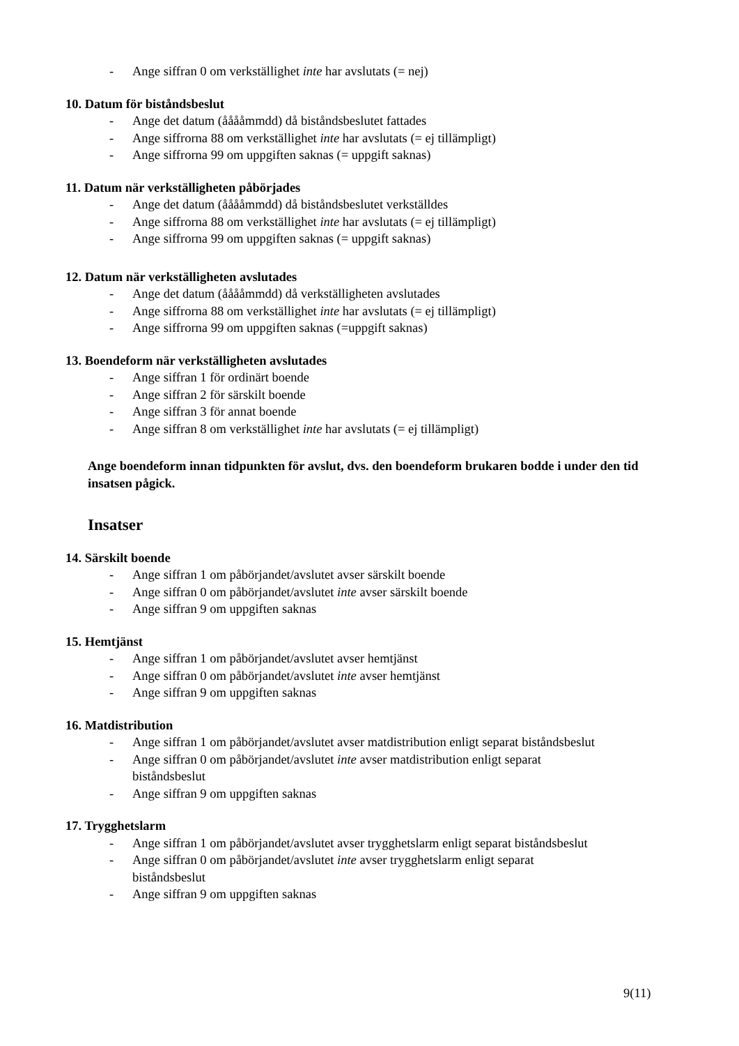- Ange siffran 0 om verkställighet inte har avslutats (= nej)
10. Datum för biståndsbeslut
- Ange det datum (ååååmmdd) då biståndsbeslutet fattades
- Ange siffrorna 88 om verkställighet inte har avslutats (= ej tillämpligt)
- Ange siffrorna 99 om uppgiften saknas (= uppgift saknas)
11. Datum när verkställigheten påbörjades
- Ange det datum (ååååmmdd) då biståndsbeslutet verkställdes
- Ange siffrorna 88 om verkställighet inte har avslutats (= ej tillämpligt)
- Ange siffrorna 99 om uppgiften saknas (= uppgift saknas)
12. Datum när verkställigheten avslutades
- Ange det datum (ååååmmdd) då verkställigheten avslutades
- Ange siffrorna 88 om verkställighet inte har avslutats (= ej tillämpligt)
- Ange siffrorna 99 om uppgiften saknas (=uppgift saknas)
13. Boendeform när verkställigheten avslutades
- Ange siffran 1 för ordinärt boende
- Ange siffran 2 för särskilt boende
- Ange siffran 3 för annat boende
- Ange siffran 8 om verkställighet inte har avslutats (= ej tillämpligt)
Ange boendeform innan tidpunkten för avslut, dvs. den boendeform brukaren bodde i under den tid insatsen pågick.
Insatser
14. Särskilt boende
- Ange siffran 1 om påbörjandet/avslutet avser särskilt boende
- Ange siffran 0 om påbörjandet/avslutet inte avser särskilt boende
- Ange siffran 9 om uppgiften saknas
15. Hemtjänst
- Ange siffran 1 om påbörjandet/avslutet avser hemtjänst
- Ange siffran 0 om påbörjandet/avslutet inte avser hemtjänst
- Ange siffran 9 om uppgiften saknas
16. Matdistribution
- Ange siffran 1 om påbörjandet/avslutet avser matdistribution enligt separat biståndsbeslut
- Ange siffran 0 om påbörjandet/avslutet inte avser matdistribution enligt separat biståndsbeslut
- Ange siffran 9 om uppgiften saknas
17. Trygghetslarm
- Ange siffran 1 om påbörjandet/avslutet avser trygghetslarm enligt separat biståndsbeslut
- Ange siffran 0 om påbörjandet/avslutet inte avser trygghetslarm enligt separat biståndsbeslut
- Ange siffran 9 om uppgiften saknas
9(11)